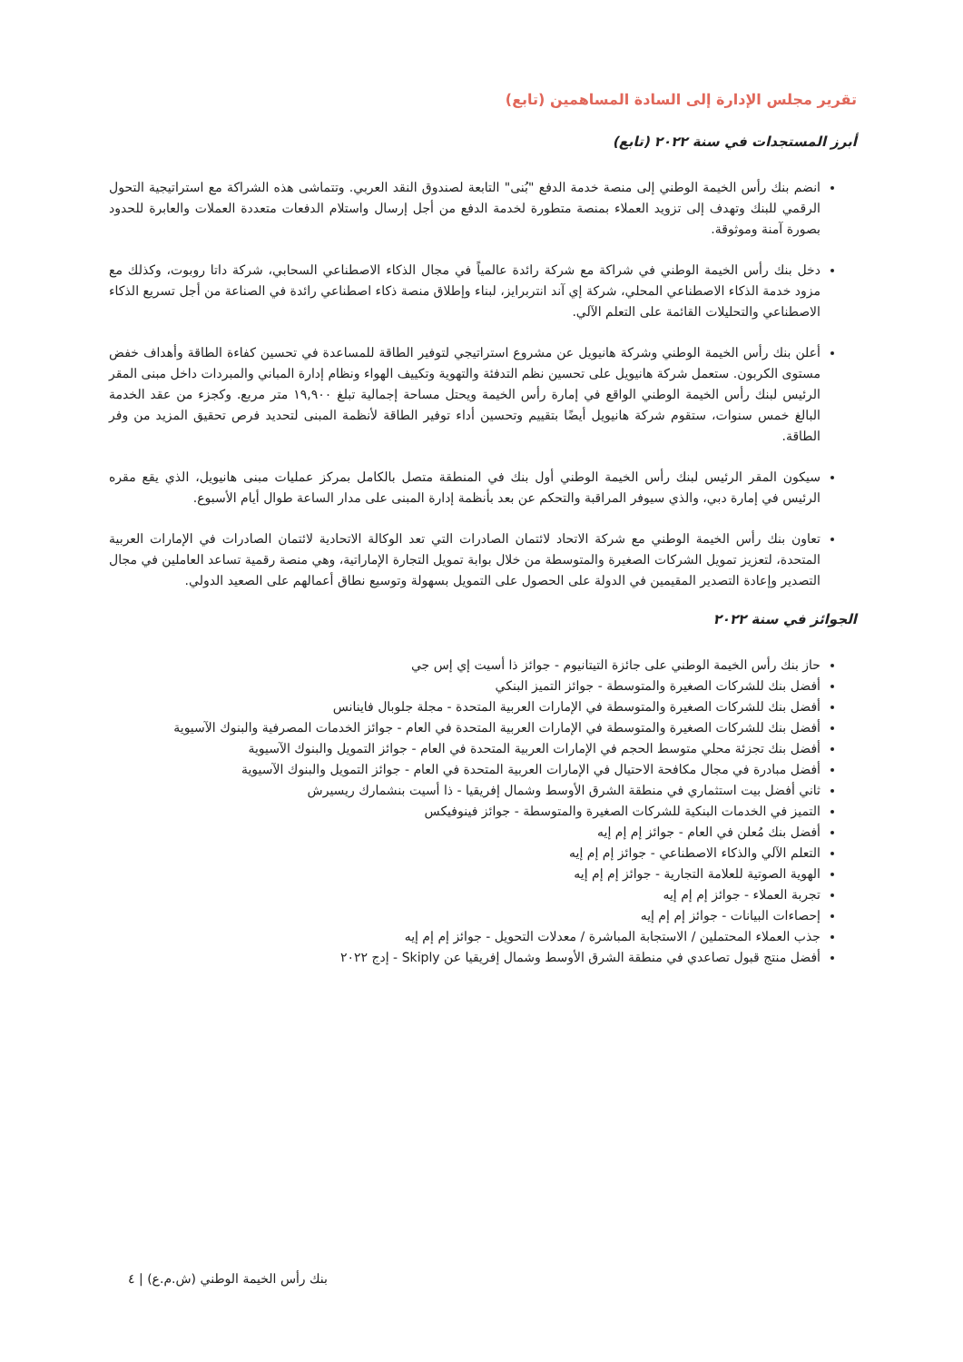تقرير مجلس الإدارة إلى السادة المساهمين (تابع)
أبرز المستجدات في سنة ٢٠٢٢ (تابع)
انضم بنك رأس الخيمة الوطني إلى منصة خدمة الدفع "بُنى" التابعة لصندوق النقد العربي. وتتماشى هذه الشراكة مع استراتيجية التحول الرقمي للبنك وتهدف إلى تزويد العملاء بمنصة متطورة لخدمة الدفع من أجل إرسال واستلام الدفعات متعددة العملات والعابرة للحدود بصورة آمنة وموثوقة.
دخل بنك رأس الخيمة الوطني في شراكة مع شركة رائدة عالمياً في مجال الذكاء الاصطناعي السحابي، شركة داتا روبوت، وكذلك مع مزود خدمة الذكاء الاصطناعي المحلي، شركة إي آند انتربرايز، لبناء وإطلاق منصة ذكاء اصطناعي رائدة في الصناعة من أجل تسريع الذكاء الاصطناعي والتحليلات القائمة على التعلم الآلي.
أعلن بنك رأس الخيمة الوطني وشركة هانيويل عن مشروع استراتيجي لتوفير الطاقة للمساعدة في تحسين كفاءة الطاقة وأهداف خفض مستوى الكربون. ستعمل شركة هانيويل على تحسين نظم التدفئة والتهوية وتكييف الهواء ونظام إدارة المباني والمبردات داخل مبنى المقر الرئيس لبنك رأس الخيمة الوطني الواقع في إمارة رأس الخيمة ويحتل مساحة إجمالية تبلغ ١٩,٩٠٠ متر مربع. وكجزء من عقد الخدمة البالغ خمس سنوات، ستقوم شركة هانيويل أيضًا بتقييم وتحسين أداء توفير الطاقة لأنظمة المبنى لتحديد فرص تحقيق المزيد من وفر الطاقة.
سيكون المقر الرئيس لبنك رأس الخيمة الوطني أول بنك في المنطقة متصل بالكامل بمركز عمليات مبنى هانيويل، الذي يقع مقره الرئيس في إمارة دبي، والذي سيوفر المراقبة والتحكم عن بعد بأنظمة إدارة المبنى على مدار الساعة طوال أيام الأسبوع.
تعاون بنك رأس الخيمة الوطني مع شركة الاتحاد لائتمان الصادرات التي تعد الوكالة الاتحادية لائتمان الصادرات في الإمارات العربية المتحدة، لتعزيز تمويل الشركات الصغيرة والمتوسطة من خلال بوابة تمويل التجارة الإماراتية، وهي منصة رقمية تساعد العاملين في مجال التصدير وإعادة التصدير المقيمين في الدولة على الحصول على التمويل بسهولة وتوسيع نطاق أعمالهم على الصعيد الدولي.
الجوائز في سنة ٢٠٢٢
حاز بنك رأس الخيمة الوطني على جائزة التيتانيوم - جوائز ذا أسيت إي إس جي
أفضل بنك للشركات الصغيرة والمتوسطة - جوائز التميز البنكي
أفضل بنك للشركات الصغيرة والمتوسطة في الإمارات العربية المتحدة - مجلة جلوبال فاينانس
أفضل بنك للشركات الصغيرة والمتوسطة في الإمارات العربية المتحدة في العام - جوائز الخدمات المصرفية والبنوك الآسيوية
أفضل بنك تجزئة محلي متوسط الحجم في الإمارات العربية المتحدة في العام - جوائز التمويل والبنوك الآسيوية
أفضل مبادرة في مجال مكافحة الاحتيال في الإمارات العربية المتحدة في العام - جوائز التمويل والبنوك الآسيوية
ثاني أفضل بيت استثماري في منطقة الشرق الأوسط وشمال إفريقيا - ذا أسيت بنشمارك ريسيرش
التميز في الخدمات البنكية للشركات الصغيرة والمتوسطة - جوائز فينوفيكس
أفضل بنك مُعلن في العام - جوائز إم إم إيه
التعلم الآلي والذكاء الاصطناعي - جوائز إم إم إيه
الهوية الصوتية للعلامة التجارية - جوائز إم إم إيه
تجربة العملاء - جوائز إم إم إيه
إحصاءات البيانات - جوائز إم إم إيه
جذب العملاء المحتملين / الاستجابة المباشرة / معدلات التحويل - جوائز إم إم إيه
أفضل منتج قبول تصاعدي في منطقة الشرق الأوسط وشمال إفريقيا عن Skiply - إدج ٢٠٢٢
بنك رأس الخيمة الوطني (ش.م.ع) | ٤